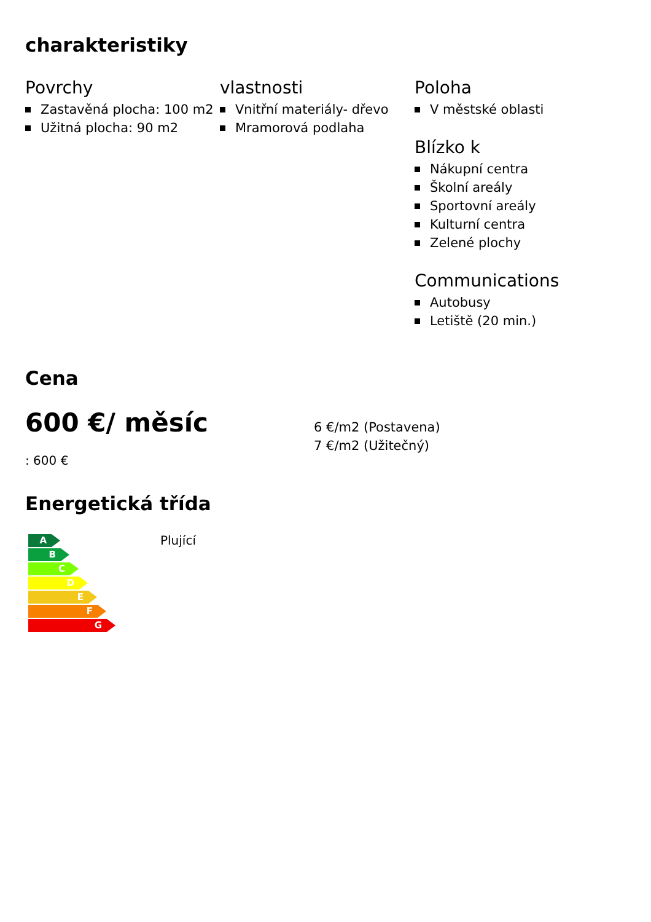charakteristiky
Povrchy
Zastavěná plocha: 100 m2
Užitná plocha: 90 m2
vlastnosti
Vnitřní materiály- dřevo
Mramorová podlaha
Poloha
V městské oblasti
Blízko k
Nákupní centra
Školní areály
Sportovní areály
Kulturní centra
Zelené plochy
Communications
Autobusy
Letiště (20 min.)
Cena
600 €/ měsíc
: 600 €
6 €/m2 (Postavena)
7 €/m2 (Užitečný)
Energetická třída
A
B
C
D
E
F
G
Plující